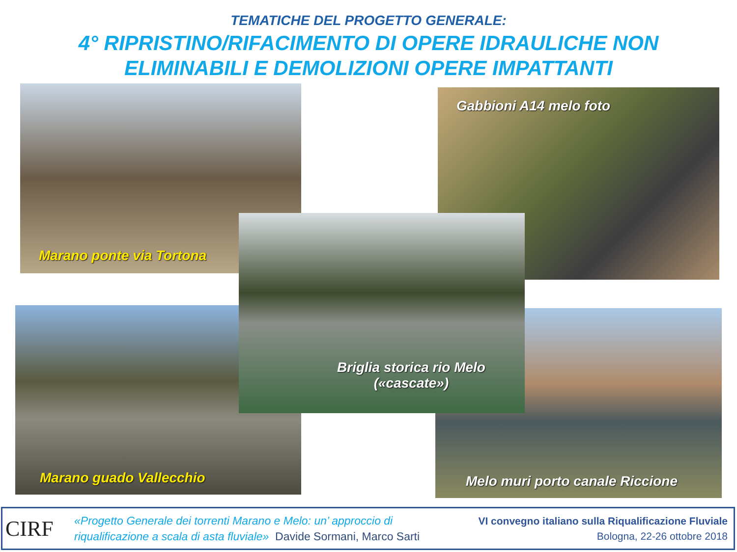TEMATICHE DEL PROGETTO GENERALE:
4° RIPRISTINO/RIFACIMENTO DI OPERE IDRAULICHE NON
ELIMINABILI E DEMOLIZIONI OPERE IMPATTANTI
Marano ponte via Tortona Gabbioni A14 melo foto
Marano guado Vallecchio Melo muri porto canale Riccione
Briglia storica rio Melo
(«cascate»)
CIRF
«Progetto Generale dei torrenti Marano e Melo: un’ approccio di
riqualificazione a scala di asta fluviale» Davide Sormani, Marco Sarti
VI convegno italiano sulla Riqualificazione Fluviale
Bologna, 22-26 ottobre 2018